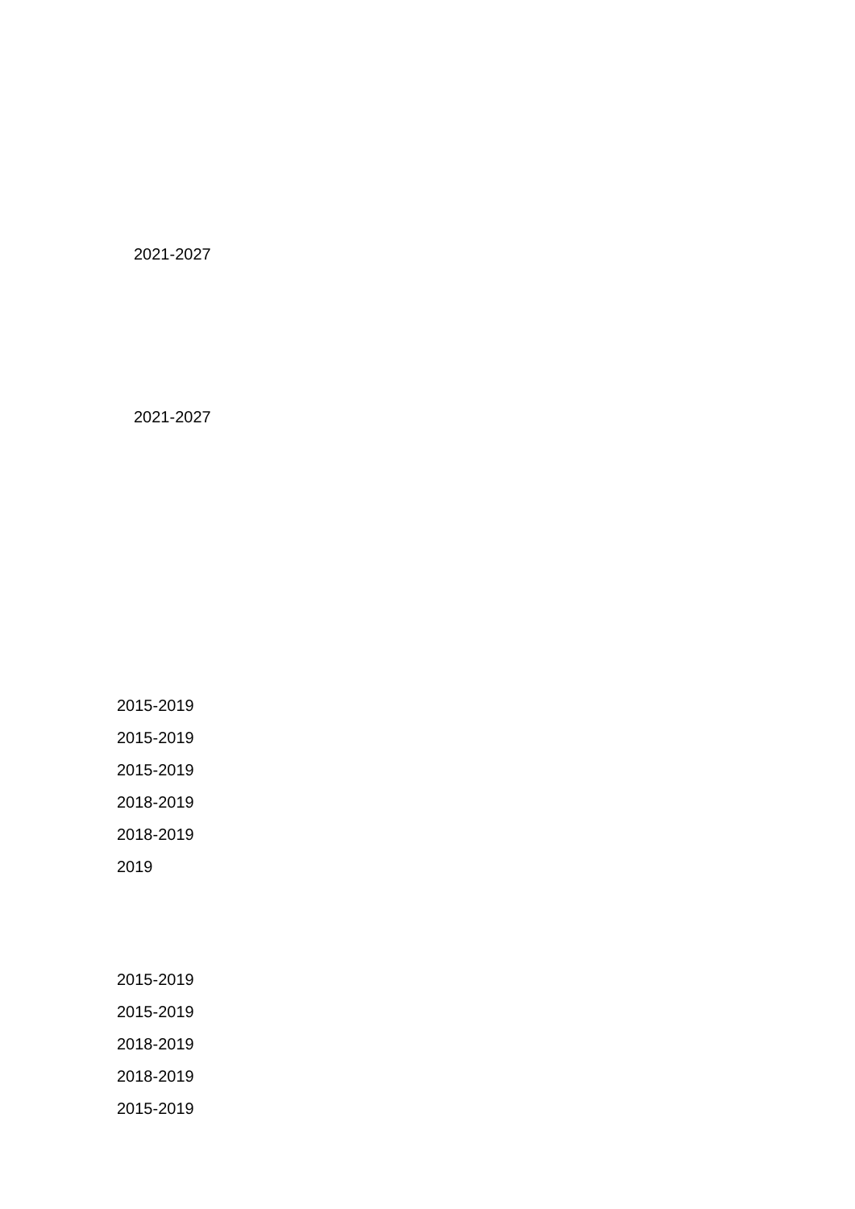2021-2027
2021-2027
2015-2019
2015-2019
2015-2019
2018-2019
2018-2019
2019
2015-2019
2015-2019
2018-2019
2018-2019
2015-2019